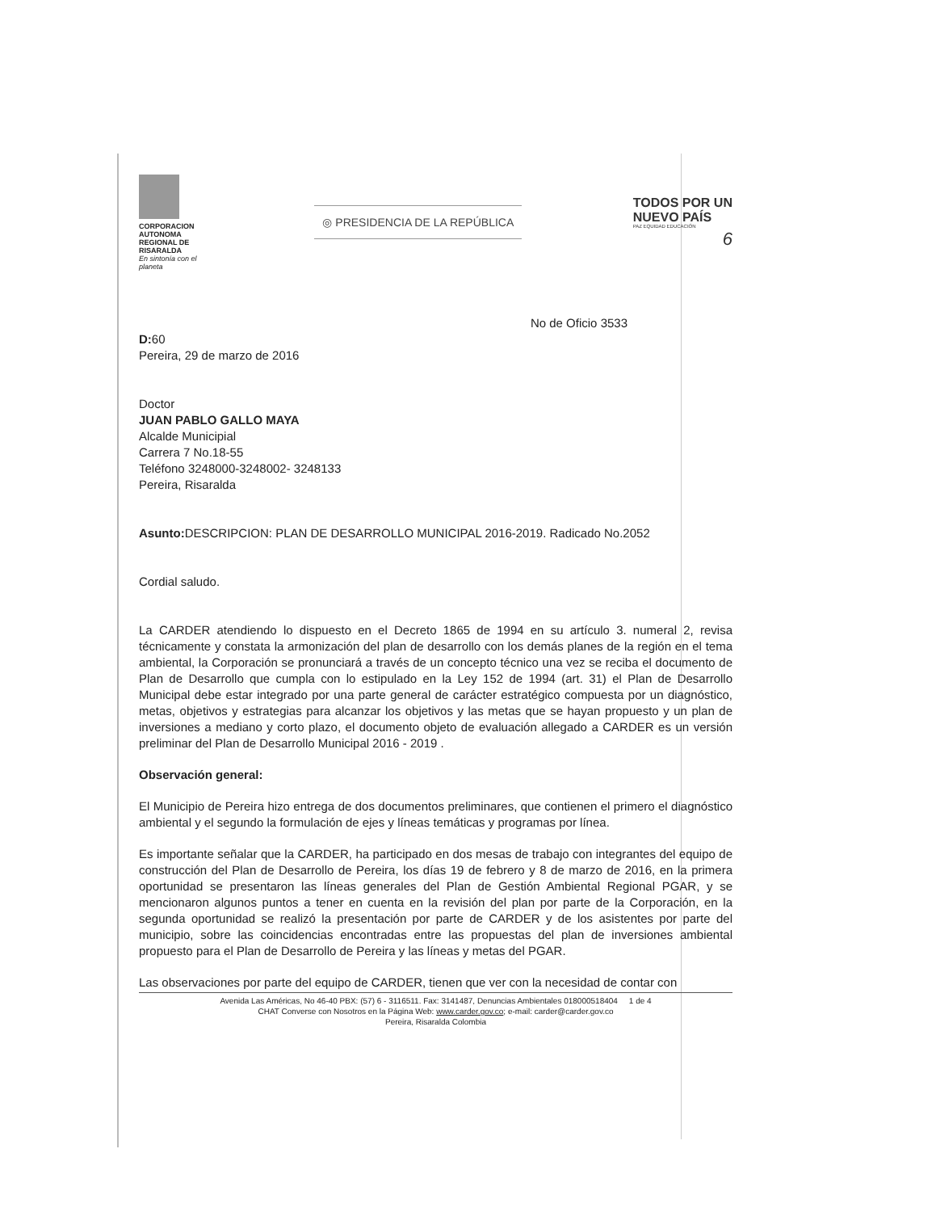CORPORACION AUTONOMA REGIONAL DE RISARALDA
En sintonía con el planeta
◎ PRESIDENCIA DE LA REPÚBLICA
TODOS POR UN
NUEVO PAÍS
PAZ EQUIDAD EDUCACIÓN
6
No de Oficio 3533
D: 60
Pereira, 29 de marzo de 2016
Doctor
JUAN PABLO GALLO MAYA
Alcalde Municipial
Carrera 7 No.18-55
Teléfono 3248000-3248002- 3248133
Pereira, Risaralda
Asunto: DESCRIPCION: PLAN DE DESARROLLO MUNICIPAL 2016-2019. Radicado No.2052
Cordial saludo.
La CARDER atendiendo lo dispuesto en el Decreto 1865 de 1994 en su artículo 3. numeral 2, revisa técnicamente y constata la armonización del plan de desarrollo con los demás planes de la región en el tema ambiental, la Corporación se pronunciará a través de un concepto técnico una vez se reciba el documento de Plan de Desarrollo que cumpla con lo estipulado en la Ley 152 de 1994 (art. 31) el Plan de Desarrollo Municipal debe estar integrado por una parte general de carácter estratégico compuesta por un diagnóstico, metas, objetivos y estrategias para alcanzar los objetivos y las metas que se hayan propuesto y un plan de inversiones a mediano y corto plazo, el documento objeto de evaluación allegado a CARDER es un versión preliminar del Plan de Desarrollo Municipal 2016 - 2019 .
Observación general:
El Municipio de Pereira hizo entrega de dos documentos preliminares, que contienen el primero el diagnóstico ambiental y el segundo la formulación de ejes y líneas temáticas y programas por línea.
Es importante señalar que la CARDER, ha participado en dos mesas de trabajo con integrantes del equipo de construcción del Plan de Desarrollo de Pereira, los días 19 de febrero y 8 de marzo de 2016, en la primera oportunidad se presentaron las líneas generales del Plan de Gestión Ambiental Regional PGAR, y se mencionaron algunos puntos a tener en cuenta en la revisión del plan por parte de la Corporación, en la segunda oportunidad se realizó la presentación por parte de CARDER y de los asistentes por parte del municipio, sobre las coincidencias encontradas entre las propuestas del plan de inversiones ambiental propuesto para el Plan de Desarrollo de Pereira y las líneas y metas del PGAR.
Las observaciones por parte del equipo de CARDER, tienen que ver con la necesidad de contar con
Avenida Las Américas, No 46-40 PBX: (57) 6 - 3116511. Fax: 3141487, Denuncias Ambientales 018000518404 1 de 4
CHAT Converse con Nosotros en la Página Web: www.carder.gov.co; e-mail: carder@carder.gov.co
Pereira, Risaralda Colombia